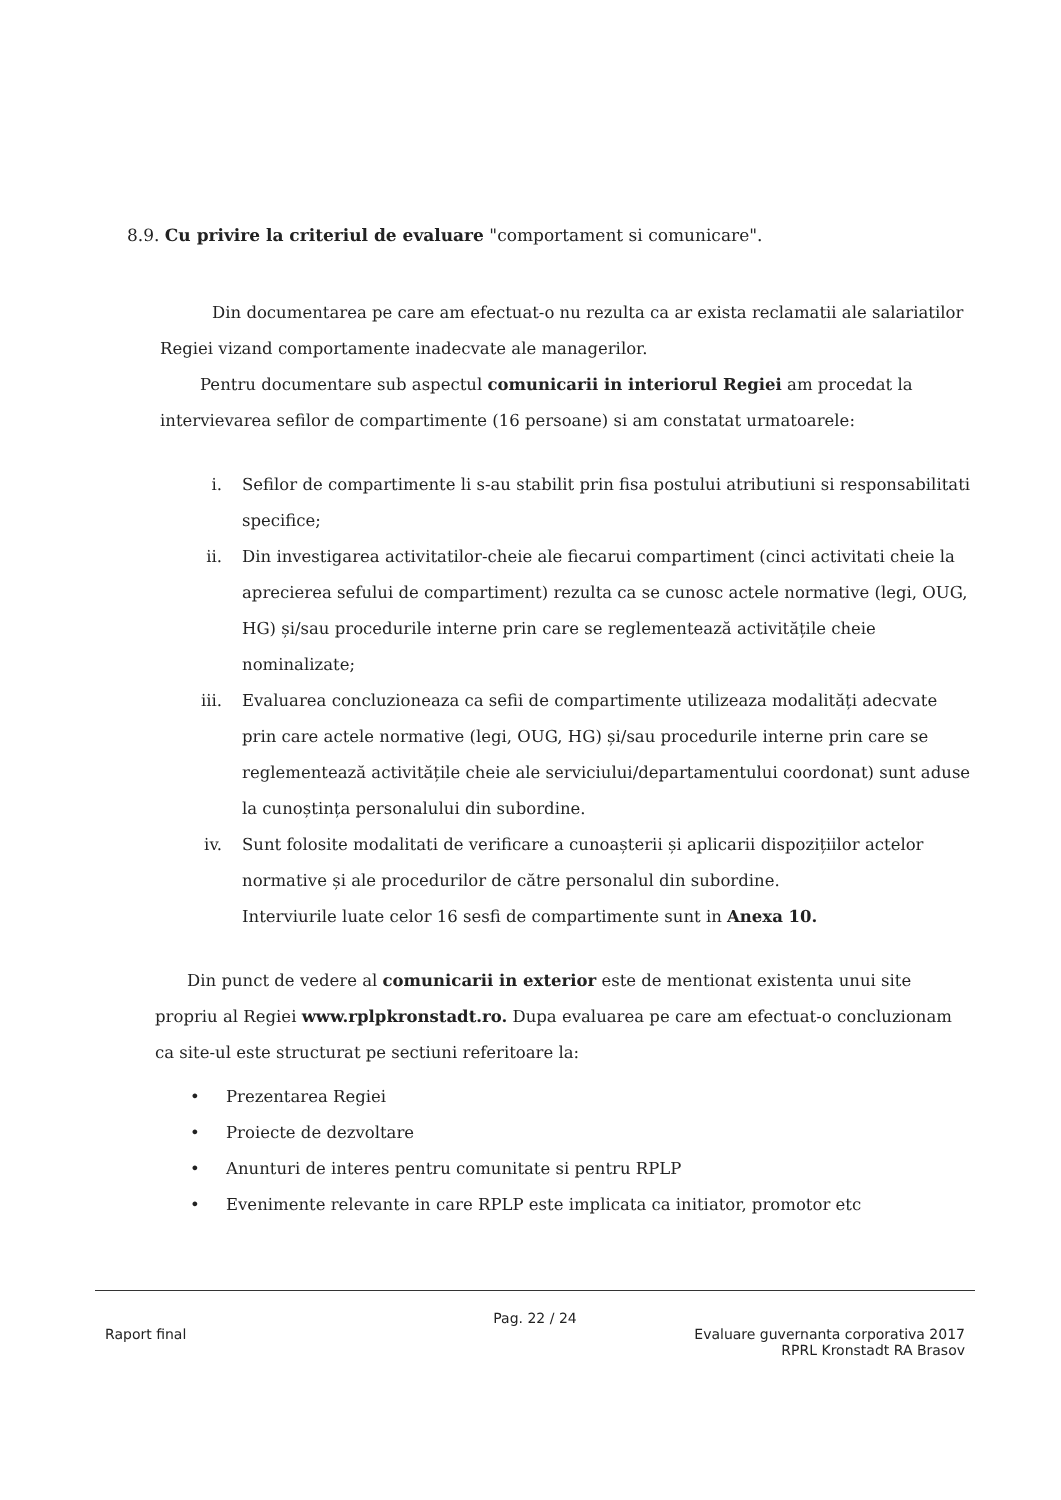8.9. Cu privire la criteriul de evaluare "comportament si comunicare".
Din documentarea pe care am efectuat-o nu rezulta ca ar exista reclamatii ale salariatilor Regiei vizand comportamente inadecvate ale managerilor.
Pentru documentare sub aspectul comunicarii in interiorul Regiei am procedat la intervievarea sefilor de compartimente (16 persoane) si am constatat urmatoarele:
i. Sefilor de compartimente li s-au stabilit prin fisa postului atributiuni si responsabilitati specifice;
ii. Din investigarea activitatilor-cheie ale fiecarui compartiment (cinci activitati cheie la aprecierea sefului de compartiment) rezulta ca se cunosc actele normative (legi, OUG, HG) și/sau procedurile interne prin care se reglementează activitățile cheie nominalizate;
iii. Evaluarea concluzioneaza ca sefii de compartimente utilizeaza modalități adecvate prin care actele normative (legi, OUG, HG) și/sau procedurile interne prin care se reglementează activitățile cheie ale serviciului/departamentului coordonat) sunt aduse la cunoștința personalului din subordine.
iv. Sunt folosite modalitati de verificare a cunoașterii și aplicarii dispozițiilor actelor normative și ale procedurilor de către personalul din subordine.
Interviurile luate celor 16 sesfi de compartimente sunt in Anexa 10.
Din punct de vedere al comunicarii in exterior este de mentionat existenta unui site propriu al Regiei www.rplpkronstadt.ro. Dupa evaluarea pe care am efectuat-o concluzionam ca site-ul este structurat pe sectiuni referitoare la:
• Prezentarea Regiei
• Proiecte de dezvoltare
• Anunturi de interes pentru comunitate si pentru RPLP
• Evenimente relevante in care RPLP este implicata ca initiator, promotor etc
Pag. 22 / 24
Raport final Evaluare guvernanta corporativa 2017
RPRL Kronstadt RA Brasov